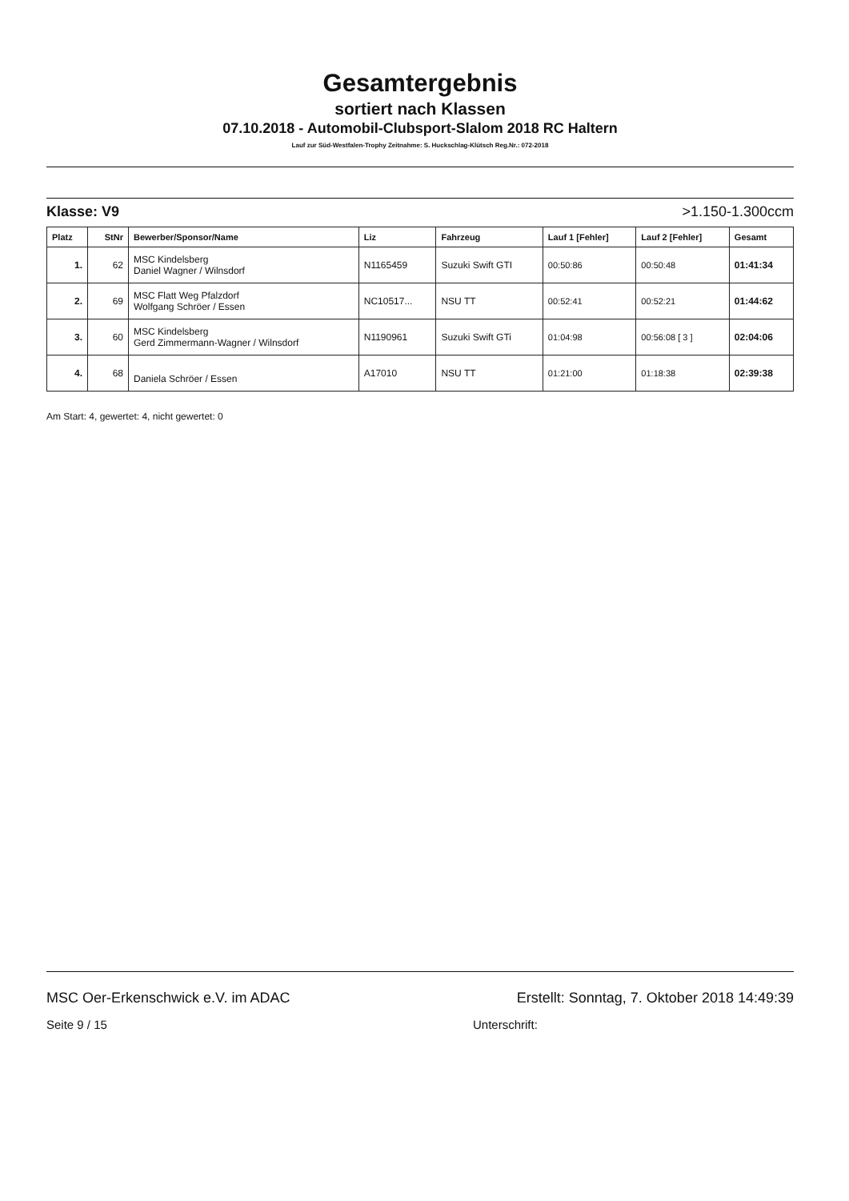Gesamtergebnis
sortiert nach Klassen
07.10.2018 - Automobil-Clubsport-Slalom 2018 RC Haltern
Lauf zur Süd-Westfalen-Trophy Zeitnahme: S. Huckschlag-Klütsch Reg.Nr.: 072-2018
Klasse: V9 >1.150-1.300ccm
| Platz | StNr | Bewerber/Sponsor/Name | Liz | Fahrzeug | Lauf 1 [Fehler] | Lauf 2 [Fehler] | Gesamt |
| --- | --- | --- | --- | --- | --- | --- | --- |
| 1. | 62 | MSC Kindelsberg Daniel Wagner / Wilnsdorf | N1165459 | Suzuki Swift GTI | 00:50:86 | 00:50:48 | 01:41:34 |
| 2. | 69 | MSC Flatt Weg Pfalzdorf Wolfgang Schröer / Essen | NC10517... | NSU TT | 00:52:41 | 00:52:21 | 01:44:62 |
| 3. | 60 | MSC Kindelsberg Gerd Zimmermann-Wagner / Wilnsdorf | N1190961 | Suzuki Swift GTi | 01:04:98 | 00:56:08 [ 3 ] | 02:04:06 |
| 4. | 68 | Daniela Schröer / Essen | A17010 | NSU TT | 01:21:00 | 01:18:38 | 02:39:38 |
Am Start: 4, gewertet: 4, nicht gewertet: 0
MSC Oer-Erkenschwick e.V. im ADAC Erstellt: Sonntag, 7. Oktober 2018 14:49:39
Seite 9 / 15 Unterschrift: